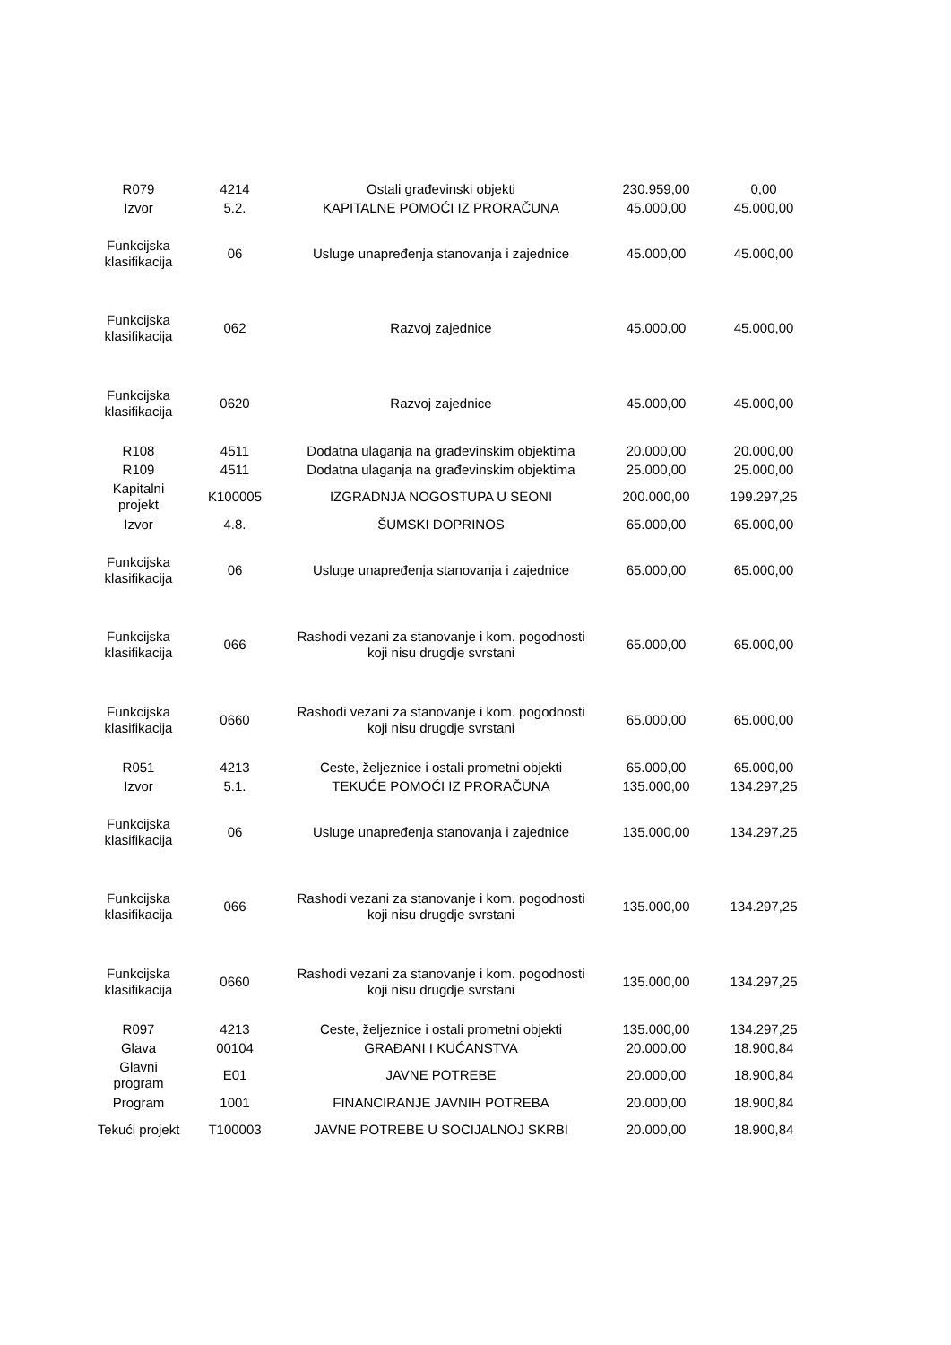| R079 | 4214 | Ostali građevinski objekti | 230.959,00 | 0,00 |
| Izvor | 5.2. | KAPITALNE POMOĆI IZ PRORAČUNA | 45.000,00 | 45.000,00 |
| Funkcijska klasifikacija | 06 | Usluge unapređenja stanovanja i zajednice | 45.000,00 | 45.000,00 |
| Funkcijska klasifikacija | 062 | Razvoj zajednice | 45.000,00 | 45.000,00 |
| Funkcijska klasifikacija | 0620 | Razvoj zajednice | 45.000,00 | 45.000,00 |
| R108 | 4511 | Dodatna ulaganja na građevinskim objektima | 20.000,00 | 20.000,00 |
| R109 | 4511 | Dodatna ulaganja na građevinskim objektima | 25.000,00 | 25.000,00 |
| Kapitalni projekt | K100005 | IZGRADNJA NOGOSTUPA U SEONI | 200.000,00 | 199.297,25 |
| Izvor | 4.8. | ŠUMSKI DOPRINOS | 65.000,00 | 65.000,00 |
| Funkcijska klasifikacija | 06 | Usluge unapređenja stanovanja i zajednice | 65.000,00 | 65.000,00 |
| Funkcijska klasifikacija | 066 | Rashodi vezani za stanovanje i kom. pogodnosti koji nisu drugdje svrstani | 65.000,00 | 65.000,00 |
| Funkcijska klasifikacija | 0660 | Rashodi vezani za stanovanje i kom. pogodnosti koji nisu drugdje svrstani | 65.000,00 | 65.000,00 |
| R051 | 4213 | Ceste, željeznice i ostali prometni objekti | 65.000,00 | 65.000,00 |
| Izvor | 5.1. | TEKUĆE POMOĆI IZ PRORAČUNA | 135.000,00 | 134.297,25 |
| Funkcijska klasifikacija | 06 | Usluge unapređenja stanovanja i zajednice | 135.000,00 | 134.297,25 |
| Funkcijska klasifikacija | 066 | Rashodi vezani za stanovanje i kom. pogodnosti koji nisu drugdje svrstani | 135.000,00 | 134.297,25 |
| Funkcijska klasifikacija | 0660 | Rashodi vezani za stanovanje i kom. pogodnosti koji nisu drugdje svrstani | 135.000,00 | 134.297,25 |
| R097 | 4213 | Ceste, željeznice i ostali prometni objekti | 135.000,00 | 134.297,25 |
| Glava | 00104 | GRAĐANI I KUĆANSTVA | 20.000,00 | 18.900,84 |
| Glavni program | E01 | JAVNE POTREBE | 20.000,00 | 18.900,84 |
| Program | 1001 | FINANCIRANJE JAVNIH POTREBA | 20.000,00 | 18.900,84 |
| Tekući projekt | T100003 | JAVNE POTREBE U SOCIJALNOJ SKRBI | 20.000,00 | 18.900,84 |